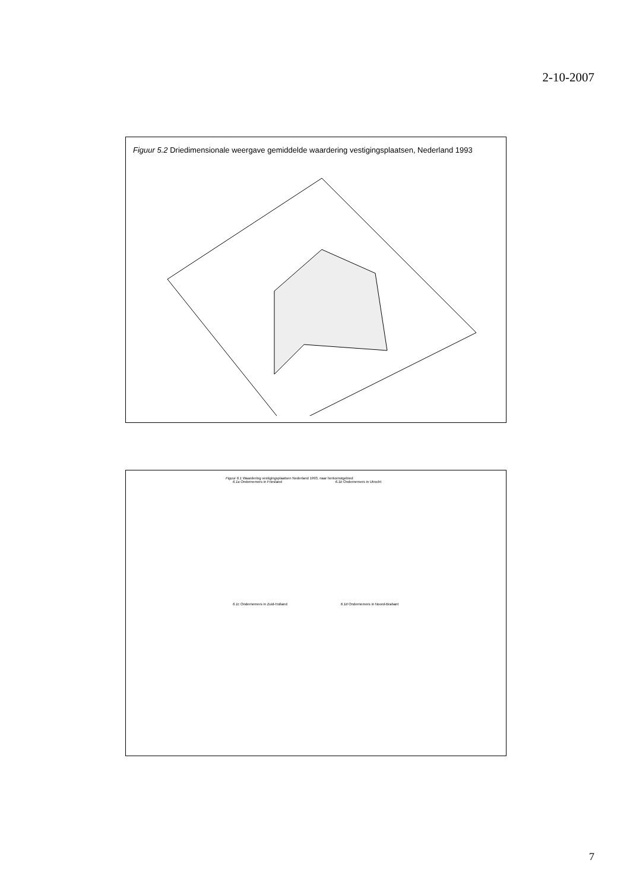2-10-2007
Figuur 5.2 Driedimensionale weergave gemiddelde waardering vestigingsplaatsen, Nederland 1993
Figuur 6.1 Waardering vestigingsplaatsen Nederland 1993, naar herkomstgebied
6.1a Ondernemers in Friesland 6.1b Ondernemers in Utrecht
6.1c Ondernemers in Zuid-Holland 6.1d Ondernemers in Noord-Brabant
7